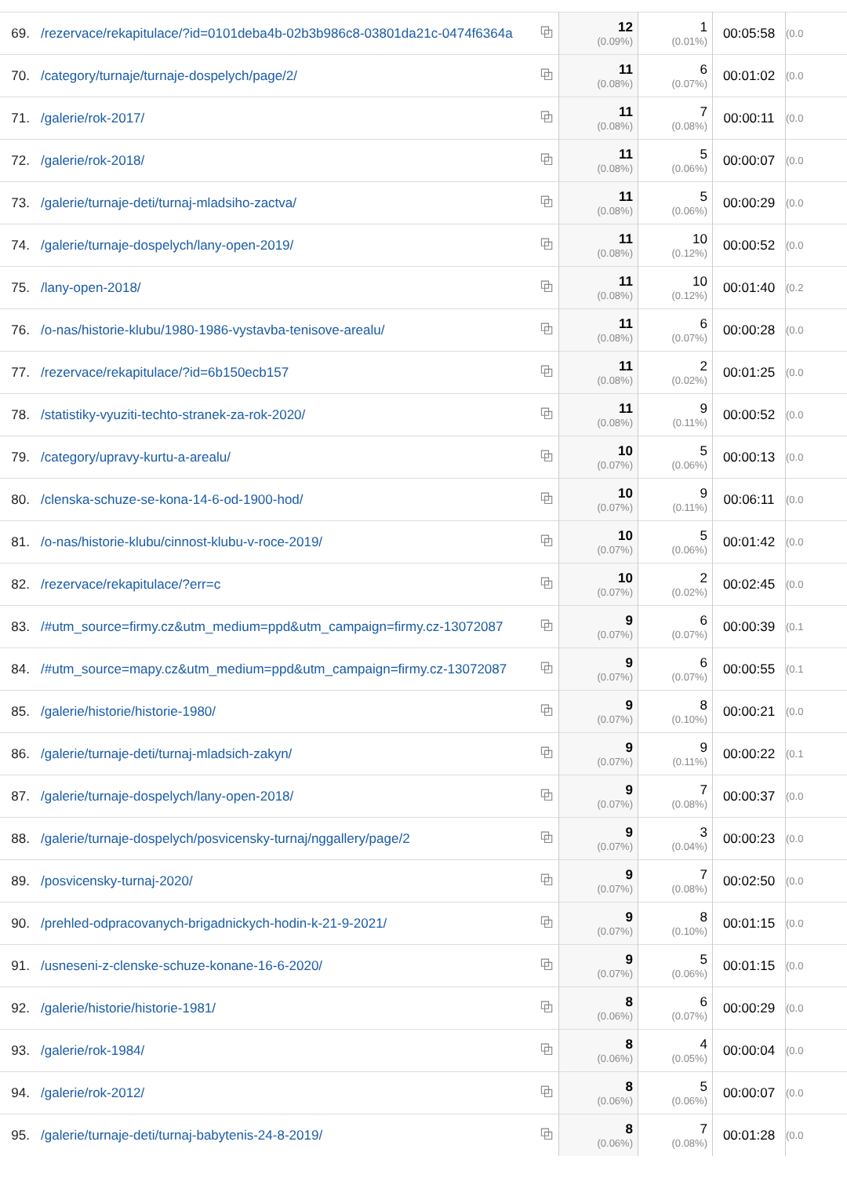| 69. | /rezervace/rekapitulace/?id=0101deba4b-02b3b986c8-03801da21c-0474f6364a | ⧉ | 12 (0.09%) | 1 (0.01%) | 00:05:58 | (0.0 |
| 70. | /category/turnaje/turnaje-dospelych/page/2/ | ⧉ | 11 (0.08%) | 6 (0.07%) | 00:01:02 | (0.0 |
| 71. | /galerie/rok-2017/ | ⧉ | 11 (0.08%) | 7 (0.08%) | 00:00:11 | (0.0 |
| 72. | /galerie/rok-2018/ | ⧉ | 11 (0.08%) | 5 (0.06%) | 00:00:07 | (0.0 |
| 73. | /galerie/turnaje-deti/turnaj-mladsiho-zactva/ | ⧉ | 11 (0.08%) | 5 (0.06%) | 00:00:29 | (0.0 |
| 74. | /galerie/turnaje-dospelych/lany-open-2019/ | ⧉ | 11 (0.08%) | 10 (0.12%) | 00:00:52 | (0.0 |
| 75. | /lany-open-2018/ | ⧉ | 11 (0.08%) | 10 (0.12%) | 00:01:40 | (0.2 |
| 76. | /o-nas/historie-klubu/1980-1986-vystavba-tenisove-arealu/ | ⧉ | 11 (0.08%) | 6 (0.07%) | 00:00:28 | (0.0 |
| 77. | /rezervace/rekapitulace/?id=6b150ecb157 | ⧉ | 11 (0.08%) | 2 (0.02%) | 00:01:25 | (0.0 |
| 78. | /statistiky-vyuziti-techto-stranek-za-rok-2020/ | ⧉ | 11 (0.08%) | 9 (0.11%) | 00:00:52 | (0.0 |
| 79. | /category/upravy-kurtu-a-arealu/ | ⧉ | 10 (0.07%) | 5 (0.06%) | 00:00:13 | (0.0 |
| 80. | /clenska-schuze-se-kona-14-6-od-1900-hod/ | ⧉ | 10 (0.07%) | 9 (0.11%) | 00:06:11 | (0.0 |
| 81. | /o-nas/historie-klubu/cinnost-klubu-v-roce-2019/ | ⧉ | 10 (0.07%) | 5 (0.06%) | 00:01:42 | (0.0 |
| 82. | /rezervace/rekapitulace/?err=c | ⧉ | 10 (0.07%) | 2 (0.02%) | 00:02:45 | (0.0 |
| 83. | /#utm_source=firmy.cz&utm_medium=ppd&utm_campaign=firmy.cz-13072087 | ⧉ | 9 (0.07%) | 6 (0.07%) | 00:00:39 | (0.1 |
| 84. | /#utm_source=mapy.cz&utm_medium=ppd&utm_campaign=firmy.cz-13072087 | ⧉ | 9 (0.07%) | 6 (0.07%) | 00:00:55 | (0.1 |
| 85. | /galerie/historie/historie-1980/ | ⧉ | 9 (0.07%) | 8 (0.10%) | 00:00:21 | (0.0 |
| 86. | /galerie/turnaje-deti/turnaj-mladsich-zakyn/ | ⧉ | 9 (0.07%) | 9 (0.11%) | 00:00:22 | (0.1 |
| 87. | /galerie/turnaje-dospelych/lany-open-2018/ | ⧉ | 9 (0.07%) | 7 (0.08%) | 00:00:37 | (0.0 |
| 88. | /galerie/turnaje-dospelych/posvicensky-turnaj/nggallery/page/2 | ⧉ | 9 (0.07%) | 3 (0.04%) | 00:00:23 | (0.0 |
| 89. | /posvicensky-turnaj-2020/ | ⧉ | 9 (0.07%) | 7 (0.08%) | 00:02:50 | (0.0 |
| 90. | /prehled-odpracovanych-brigadnickych-hodin-k-21-9-2021/ | ⧉ | 9 (0.07%) | 8 (0.10%) | 00:01:15 | (0.0 |
| 91. | /usneseni-z-clenske-schuze-konane-16-6-2020/ | ⧉ | 9 (0.07%) | 5 (0.06%) | 00:01:15 | (0.0 |
| 92. | /galerie/historie/historie-1981/ | ⧉ | 8 (0.06%) | 6 (0.07%) | 00:00:29 | (0.0 |
| 93. | /galerie/rok-1984/ | ⧉ | 8 (0.06%) | 4 (0.05%) | 00:00:04 | (0.0 |
| 94. | /galerie/rok-2012/ | ⧉ | 8 (0.06%) | 5 (0.06%) | 00:00:07 | (0.0 |
| 95. | /galerie/turnaje-deti/turnaj-babytenis-24-8-2019/ | ⧉ | 8 (0.06%) | 7 (0.08%) | 00:01:28 | (0.0 |